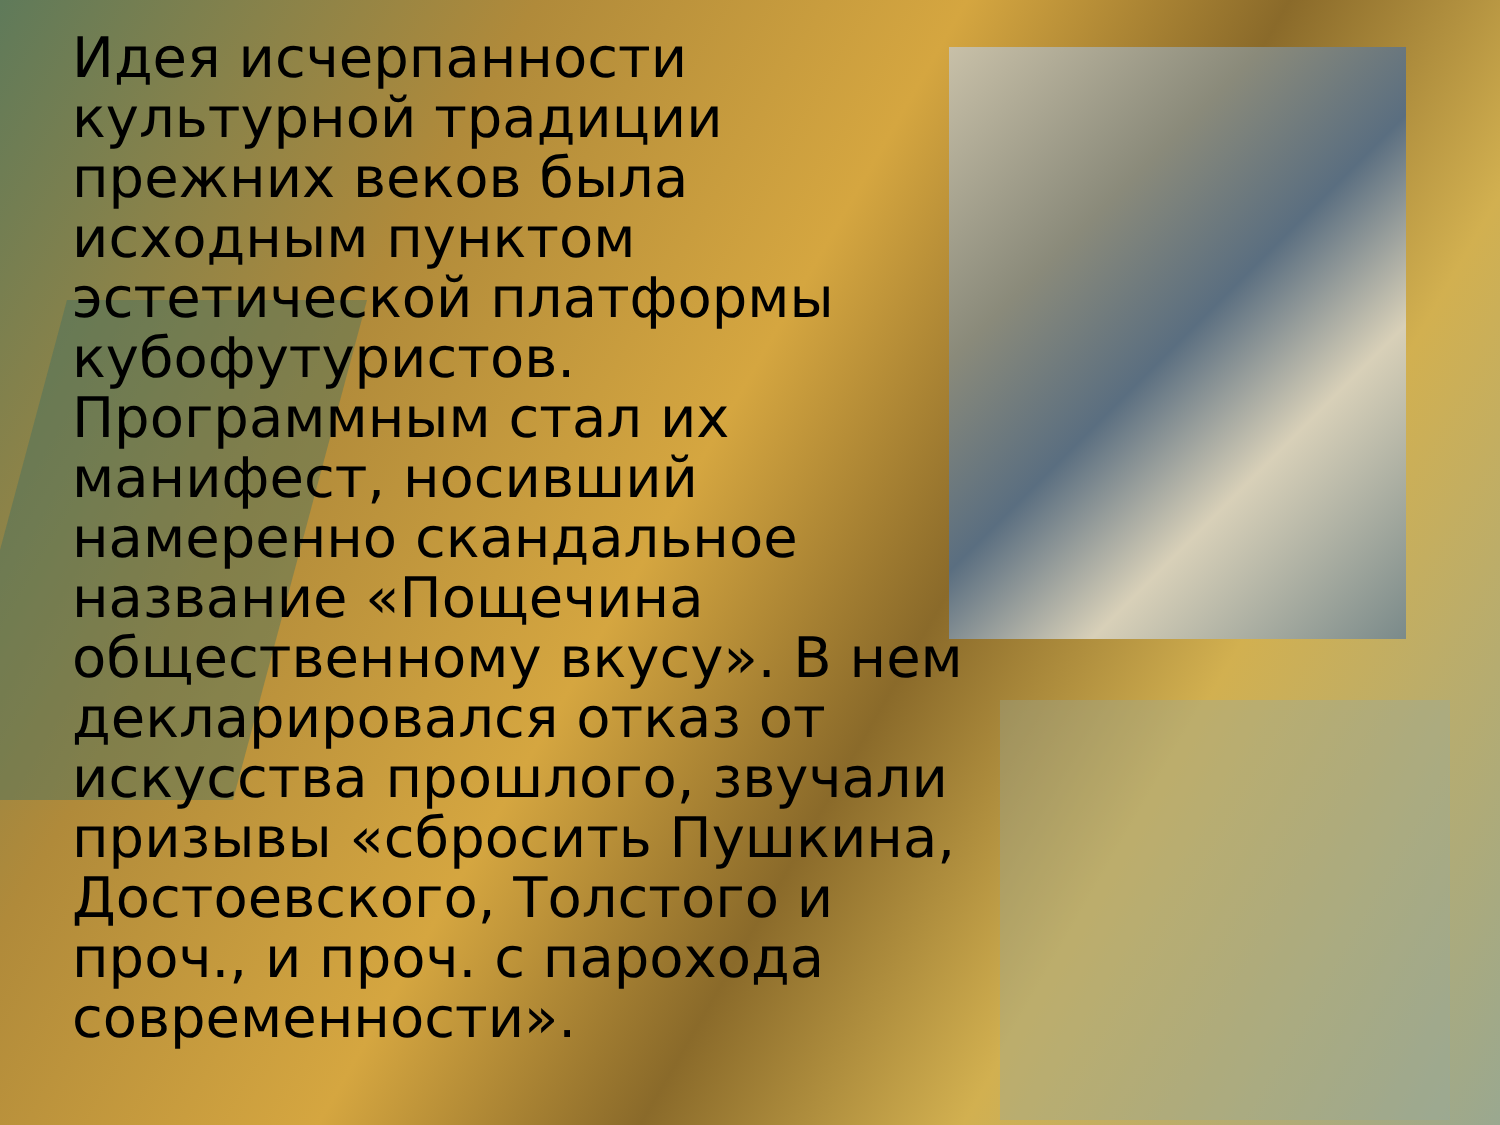Идея исчерпанности культурной традиции прежних веков была исходным пунктом эстетической платформы кубофутуристов. Программным стал их манифест, носивший намеренно скандальное название «Пощечина общественному вкусу». В нем декларировался отказ от искусства прошлого, звучали призывы «сбросить Пушкина, Достоевского, Толстого и проч., и проч. с парохода современности».